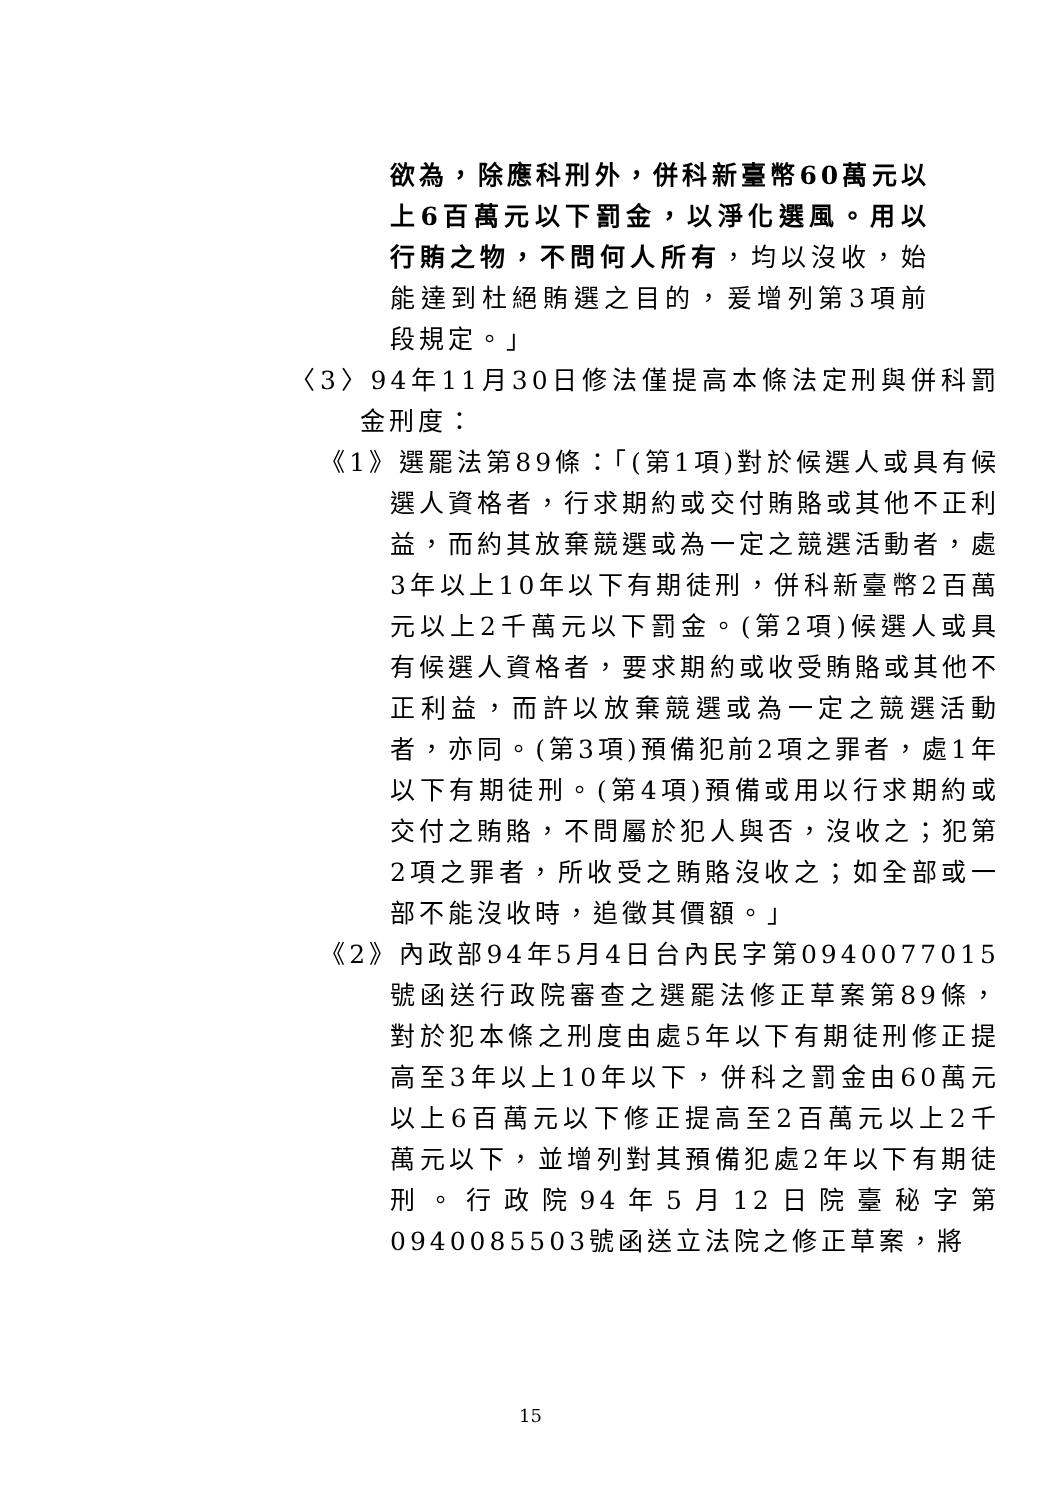欲為，除應科刑外，併科新臺幣60萬元以上6百萬元以下罰金，以淨化選風。用以行賄之物，不問何人所有，均以沒收，始能達到杜絕賄選之目的，爰增列第3項前段規定。」
〈3〉94年11月30日修法僅提高本條法定刑與併科罰金刑度：
《1》選罷法第89條：「(第1項)對於候選人或具有候選人資格者，行求期約或交付賄賂或其他不正利益，而約其放棄競選或為一定之競選活動者，處3年以上10年以下有期徒刑，併科新臺幣2百萬元以上2千萬元以下罰金。(第2項)候選人或具有候選人資格者，要求期約或收受賄賂或其他不正利益，而許以放棄競選或為一定之競選活動者，亦同。(第3項)預備犯前2項之罪者，處1年以下有期徒刑。(第4項)預備或用以行求期約或交付之賄賂，不問屬於犯人與否，沒收之；犯第2項之罪者，所收受之賄賂沒收之；如全部或一部不能沒收時，追徵其價額。」
《2》內政部94年5月4日台內民字第0940077015號函送行政院審查之選罷法修正草案第89條，對於犯本條之刑度由處5年以下有期徒刑修正提高至3年以上10年以下，併科之罰金由60萬元以上6百萬元以下修正提高至2百萬元以上2千萬元以下，並增列對其預備犯處2年以下有期徒刑。行政院94年5月12日院臺秘字第0940085503號函送立法院之修正草案，將
15